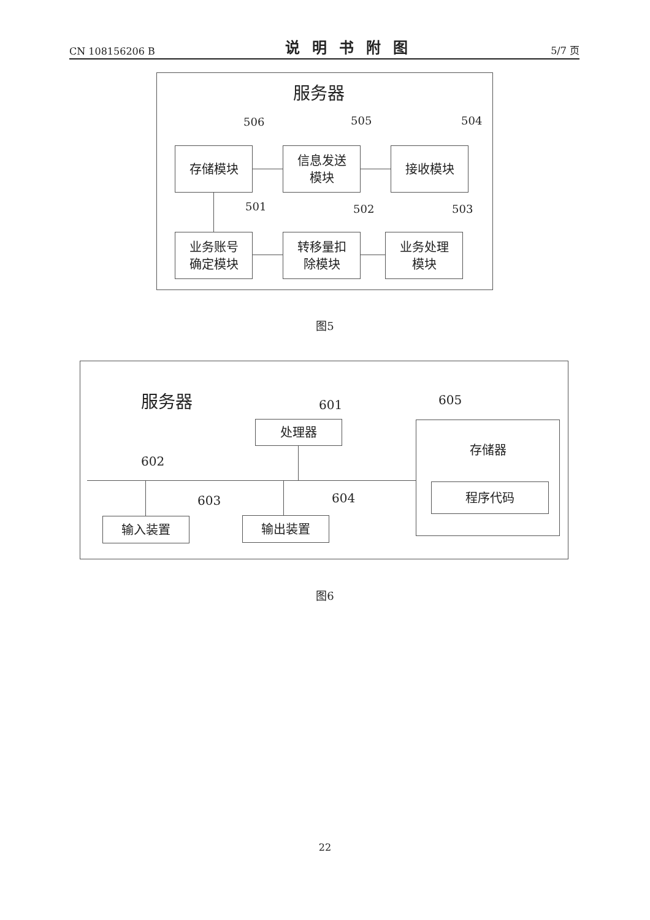CN 108156206 B 说明书附图 5/7 页
服务器
506 505 504
存储模块
信息发送
模块
接收模块
501 502 503
业务账号
确定模块
转移量扣
除模块
业务处理
模块
图5
服务器 601 605
处理器 存储器
程序代码
602
603 604
输入装置 输出装置
图6
22